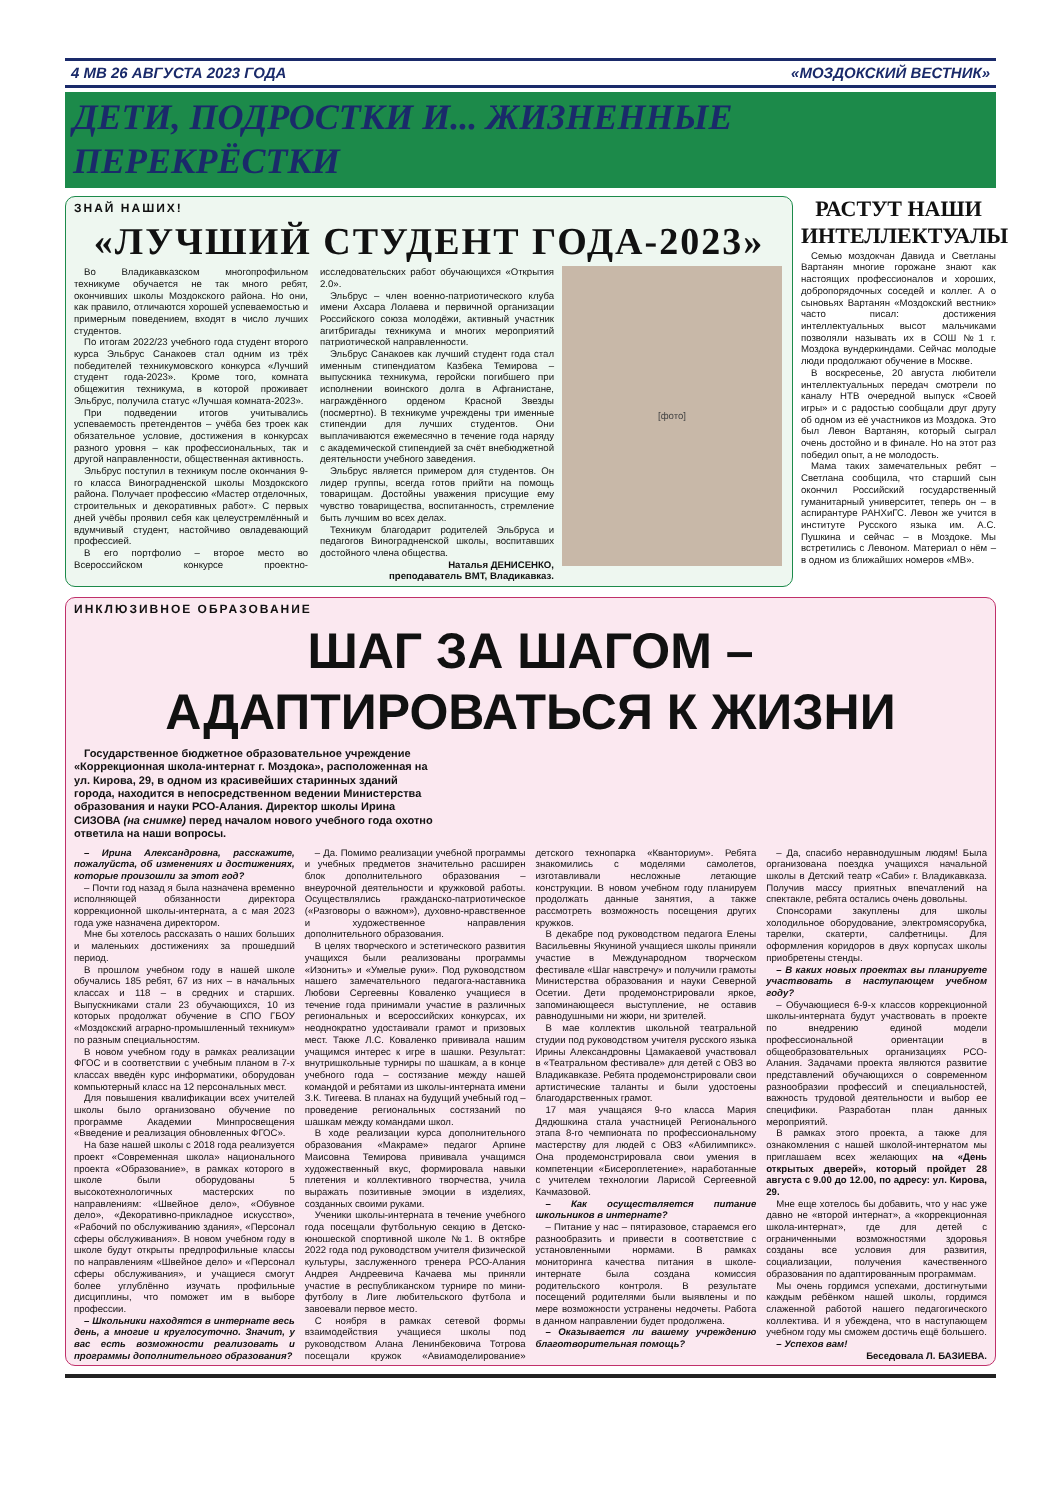4 МВ 26 АВГУСТА 2023 ГОДА «МОЗДОКСКИЙ ВЕСТНИК»
ДЕТИ, ПОДРОСТКИ И... ЖИЗНЕННЫЕ ПЕРЕКРЁСТКИ
ЗНАЙ НАШИХ!
«ЛУЧШИЙ СТУДЕНТ ГОДА-2023»
Во Владикавказском многопрофильном техникуме обучается не так много ребят, окончивших школы Моздокского района. Но они, как правило, отличаются хорошей успеваемостью и примерным поведением, входят в число лучших студентов.
По итогам 2022/23 учебного года студент второго курса Эльбрус Санакоев стал одним из трёх победителей техникумовского конкурса «Лучший студент года-2023». Кроме того, комната общежития техникума, в которой проживает Эльбрус, получила статус «Лучшая комната-2023».
При подведении итогов учитывались успеваемость претендентов – учёба без троек как обязательное условие, достижения в конкурсах разного уровня – как профессиональных, так и другой направленности, общественная активность.
Эльбрус поступил в техникум после окончания 9-го класса Виноградненской школы Моздокского района. Получает профессию «Мастер отделочных, строительных и декоративных работ». С первых дней учёбы проявил себя как целеустремлённый и вдумчивый студент, настойчиво овладевающий профессией.
В его портфолио – второе место во Всероссийском конкурсе проектно-исследовательских работ обучающихся «Открытия 2.0».
Эльбрус – член военно-патриотического клуба имени Ахсара Лолаева и первичной организации Российского союза молодёжи, активный участник агитбригады техникума и многих мероприятий патриотической направленности.
Эльбрус Санакоев как лучший студент года стал именным стипендиатом Казбека Темирова – выпускника техникума, геройски погибшего при исполнении воинского долга в Афганистане, награждённого орденом Красной Звезды (посмертно). В техникуме учреждены три именные стипендии для лучших студентов. Они выплачиваются ежемесячно в течение года наряду с академической стипендией за счёт внебюджетной деятельности учебного заведения.
Эльбрус является примером для студентов. Он лидер группы, всегда готов прийти на помощь товарищам. Достойны уважения присущие ему чувство товарищества, воспитанность, стремление быть лучшим во всех делах.
Техникум благодарит родителей Эльбруса и педагогов Виноградненской школы, воспитавших достойного члена общества.
Наталья ДЕНИСЕНКО,
преподаватель ВМТ, Владикавказ.
[фото]
РАСТУТ НАШИ ИНТЕЛЛЕКТУАЛЫ
Семью моздокчан Давида и Светланы Вартанян многие горожане знают как настоящих профессионалов и хороших, добропорядочных соседей и коллег. А о сыновьях Вартанян «Моздокский вестник» часто писал: достижения интеллектуальных высот мальчиками позволяли называть их в СОШ №1 г. Моздока вундеркиндами. Сейчас молодые люди продолжают обучение в Москве.
В воскресенье, 20 августа любители интеллектуальных передач смотрели по каналу НТВ очередной выпуск «Своей игры» и с радостью сообщали друг другу об одном из её участников из Моздока. Это был Левон Вартанян, который сыграл очень достойно и в финале. Но на этот раз победил опыт, а не молодость.
Мама таких замечательных ребят – Светлана сообщила, что старший сын окончил Российский государственный гуманитарный университет, теперь он – в аспирантуре РАНХиГС. Левон же учится в институте Русского языка им. А.С. Пушкина и сейчас – в Моздоке. Мы встретились с Левоном. Материал о нём – в одном из ближайших номеров «МВ».
ИНКЛЮЗИВНОЕ ОБРАЗОВАНИЕ
ШАГ ЗА ШАГОМ – АДАПТИРОВАТЬСЯ К ЖИЗНИ
Государственное бюджетное образовательное учреждение «Коррекционная школа-интернат г. Моздока», расположенная на ул. Кирова, 29, в одном из красивейших старинных зданий города, находится в непосредственном ведении Министерства образования и науки РСО-Алания. Директор школы Ирина СИЗОВА (на снимке) перед началом нового учебного года охотно ответила на наши вопросы.
– Ирина Александровна, расскажите, пожалуйста, об изменениях и достижениях, которые произошли за этот год?
– Почти год назад я была назначена временно исполняющей обязанности директора коррекционной школы-интерната, а с мая 2023 года уже назначена директором.
Мне бы хотелось рассказать о наших больших и маленьких достижениях за прошедший период.
В прошлом учебном году в нашей школе обучались 185 ребят, 67 из них – в начальных классах и 118 – в средних и старших. Выпускниками стали 23 обучающихся, 10 из которых продолжат обучение в СПО ГБОУ «Моздокский аграрно-промышленный техникум» по разным специальностям.
В новом учебном году в рамках реализации ФГОС и в соответствии с учебным планом в 7-х классах введён курс информатики, оборудован компьютерный класс на 12 персональных мест.
Для повышения квалификации всех учителей школы было организовано обучение по программе Академии Минпросвещения «Введение и реализация обновленных ФГОС».
На базе нашей школы с 2018 года реализуется проект «Современная школа» национального проекта «Образование», в рамках которого в школе были оборудованы 5 высокотехнологичных мастерских по направлениям: «Швейное дело», «Обувное дело», «Декоративно-прикладное искусство», «Рабочий по обслуживанию здания», «Персонал сферы обслуживания». В новом учебном году в школе будут открыты предпрофильные классы по направлениям «Швейное дело» и «Персонал сферы обслуживания», и учащиеся смогут более углублённо изучать профильные дисциплины, что поможет им в выборе профессии.
– Школьники находятся в интернате весь день, а многие и круглосуточно. Значит, у вас есть возможности реализовать и программы дополнительного образования?
– Да. Помимо реализации учебной программы и учебных предметов значительно расширен блок дополнительного образования – внеурочной деятельности и кружковой работы. Осуществлялись гражданско-патриотическое («Разговоры о важном»), духовно-нравственное и художественное направления дополнительного образования.
В целях творческого и эстетического развития учащихся были реализованы программы «Изонить» и «Умелые руки». Под руководством нашего замечательного педагога-наставника Любови Сергеевны Коваленко учащиеся в течение года принимали участие в различных региональных и всероссийских конкурсах, их неоднократно удостаивали грамот и призовых мест. Также Л.С. Коваленко прививала нашим учащимся интерес к игре в шашки. Результат: внутришкольные турниры по шашкам, а в конце учебного года – состязание между нашей командой и ребятами из школы-интерната имени З.К. Тигеева. В планах на будущий учебный год – проведение региональных состязаний по шашкам между командами школ.
В ходе реализации курса дополнительного образования «Макраме» педагог Арпине Маисовна Темирова прививала учащимся художественный вкус, формировала навыки плетения и коллективного творчества, учила выражать позитивные эмоции в изделиях, созданных своими руками.
Ученики школы-интерната в течение учебного года посещали футбольную секцию в Детско-юношеской спортивной школе №1. В октябре 2022 года под руководством учителя физической культуры, заслуженного тренера РСО-Алания Андрея Андреевича Качаева мы приняли участие в республиканском турнире по мини-футболу в Лиге любительского футбола и завоевали первое место.
С ноября в рамках сетевой формы взаимодействия учащиеся школы под руководством Алана Ленинбековича Тотрова посещали кружок «Авиамоделирование» детского технопарка «Кванториум». Ребята знакомились с моделями самолетов, изготавливали несложные летающие конструкции. В новом учебном году планируем продолжать данные занятия, а также рассмотреть возможность посещения других кружков.
В декабре под руководством педагога Елены Васильевны Якуниной учащиеся школы приняли участие в Международном творческом фестивале «Шаг навстречу» и получили грамоты Министерства образования и науки Северной Осетии. Дети продемонстрировали яркое, запоминающееся выступление, не оставив равнодушными ни жюри, ни зрителей.
В мае коллектив школьной театральной студии под руководством учителя русского языка Ирины Александровны Цамакаевой участвовал в «Театральном фестивале» для детей с ОВЗ во Владикавказе. Ребята продемонстрировали свои артистические таланты и были удостоены благодарственных грамот.
17 мая учащаяся 9-го класса Мария Дядюшкина стала участницей Регионального этапа 8-го чемпионата по профессиональному мастерству для людей с ОВЗ «Абилимпикс». Она продемонстрировала свои умения в компетенции «Бисероплетение», наработанные с учителем технологии Ларисой Сергеевной Качмазовой.
– Как осуществляется питание школьников в интернате?
– Питание у нас – пятиразовое, стараемся его разнообразить и привести в соответствие с установленными нормами. В рамках мониторинга качества питания в школе-интернате была создана комиссия родительского контроля. В результате посещений родителями были выявлены и по мере возможности устранены недочеты. Работа в данном направлении будет продолжена.
– Оказывается ли вашему учреждению благотворительная помощь?
– Да, спасибо неравнодушным людям! Была организована поездка учащихся начальной школы в Детский театр «Саби» г. Владикавказа. Получив массу приятных впечатлений на спектакле, ребята остались очень довольны.
Спонсорами закуплены для школы холодильное оборудование, электромясорубка, тарелки, скатерти, салфетницы. Для оформления коридоров в двух корпусах школы приобретены стенды.
– В каких новых проектах вы планируете участвовать в наступающем учебном году?
– Обучающиеся 6-9-х классов коррекционной школы-интерната будут участвовать в проекте по внедрению единой модели профессиональной ориентации в общеобразовательных организациях РСО-Алания. Задачами проекта являются развитие представлений обучающихся о современном разнообразии профессий и специальностей, важность трудовой деятельности и выбор ее специфики. Разработан план данных мероприятий.
В рамках этого проекта, а также для ознакомления с нашей школой-интернатом мы приглашаем всех желающих на «День открытых дверей», который пройдет 28 августа с 9.00 до 12.00, по адресу: ул. Кирова, 29.
Мне еще хотелось бы добавить, что у нас уже давно не «второй интернат», а «коррекционная школа-интернат», где для детей с ограниченными возможностями здоровья созданы все условия для развития, социализации, получения качественного образования по адаптированным программам.
Мы очень гордимся успехами, достигнутыми каждым ребёнком нашей школы, гордимся слаженной работой нашего педагогического коллектива. И я убеждена, что в наступающем учебном году мы сможем достичь ещё большего.
– Успехов вам!
Беседовала Л. БАЗИЕВА.